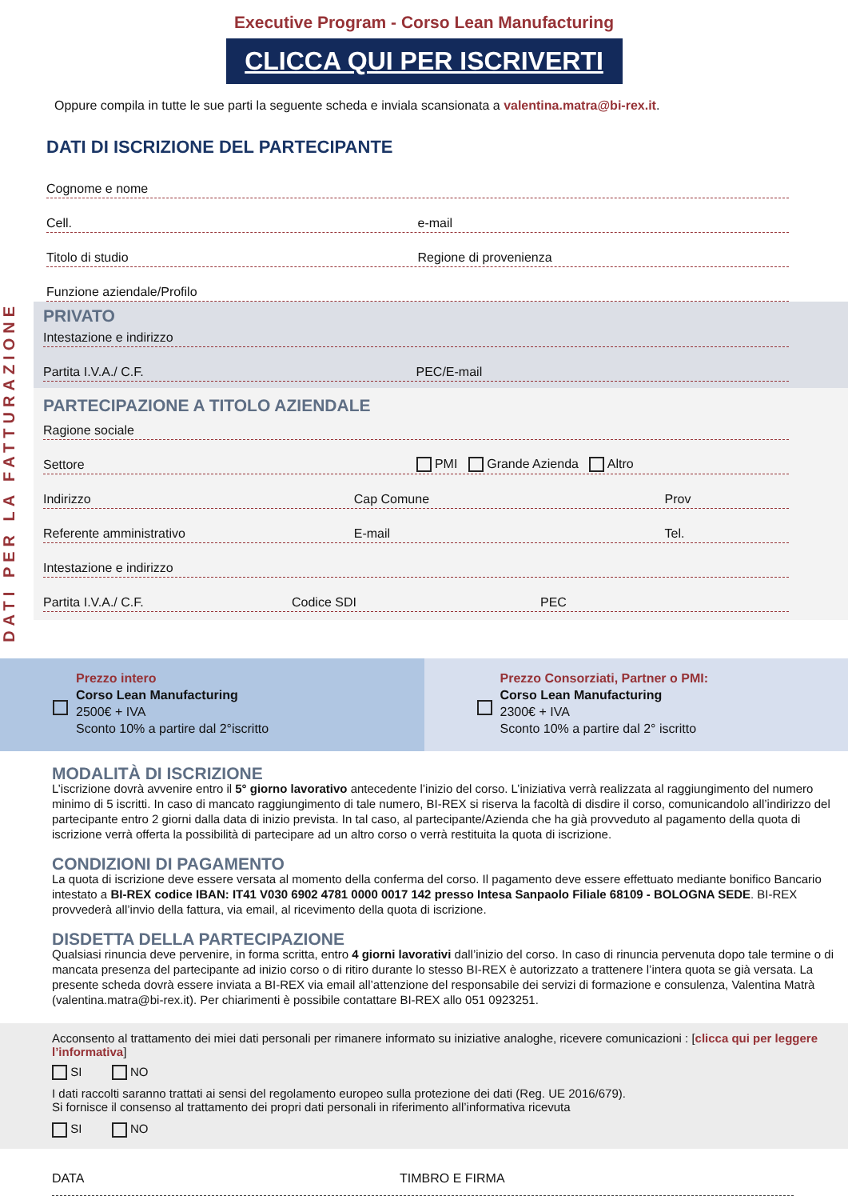Executive Program - Corso Lean Manufacturing
CLICCA QUI PER ISCRIVERTI
Oppure compila in tutte le sue parti la seguente scheda e inviala scansionata a valentina.matra@bi-rex.it.
DATI DI ISCRIZIONE DEL PARTECIPANTE
Cognome e nome
Cell. e-mail
Titolo di studio Regione di provenienza
Funzione aziendale/Profilo
DATI PER LA FATTURAZIONE
PRIVATO
Intestazione e indirizzo
Partita I.V.A./ C.F. PEC/E-mail
PARTECIPAZIONE A TITOLO AZIENDALE
Ragione sociale
Settore PMI Grande Azienda Altro
Indirizzo Cap Comune Prov
Referente amministrativo E-mail Tel.
Intestazione e indirizzo
Partita I.V.A./ C.F. Codice SDI PEC
Prezzo intero
Corso Lean Manufacturing
2500€ + IVA
Sconto 10% a partire dal 2°iscritto
Prezzo Consorziati, Partner o PMI:
Corso Lean Manufacturing
2300€ + IVA
Sconto 10% a partire dal 2° iscritto
MODALITÀ DI ISCRIZIONE
L’iscrizione dovrà avvenire entro il 5° giorno lavorativo antecedente l’inizio del corso. L’iniziativa verrà realizzata al raggiungimento del numero minimo di 5 iscritti. In caso di mancato raggiungimento di tale numero, BI-REX si riserva la facoltà di disdire il corso, comunicandolo all’indirizzo del partecipante entro 2 giorni dalla data di inizio prevista. In tal caso, al partecipante/Azienda che ha già provveduto al pagamento della quota di iscrizione verrà offerta la possibilità di partecipare ad un altro corso o verrà restituita la quota di iscrizione.
CONDIZIONI DI PAGAMENTO
La quota di iscrizione deve essere versata al momento della conferma del corso. Il pagamento deve essere effettuato mediante bonifico Bancario intestato a BI-REX codice IBAN: IT41 V030 6902 4781 0000 0017 142 presso Intesa Sanpaolo Filiale 68109 - BOLOGNA SEDE. BI-REX provvederà all’invio della fattura, via email, al ricevimento della quota di iscrizione.
DISDETTA DELLA PARTECIPAZIONE
Qualsiasi rinuncia deve pervenire, in forma scritta, entro 4 giorni lavorativi dall’inizio del corso. In caso di rinuncia pervenuta dopo tale termine o di mancata presenza del partecipante ad inizio corso o di ritiro durante lo stesso BI-REX è autorizzato a trattenere l’intera quota se già versata. La presente scheda dovrà essere inviata a BI-REX via email all’attenzione del responsabile dei servizi di formazione e consulenza, Valentina Matrà (valentina.matra@bi-rex.it). Per chiarimenti è possibile contattare BI-REX allo 051 0923251.
Acconsento al trattamento dei miei dati personali per rimanere informato su iniziative analoghe, ricevere comunicazioni : [clicca qui per leggere l’informativa]
SI NO
I dati raccolti saranno trattati ai sensi del regolamento europeo sulla protezione dei dati (Reg. UE 2016/679).
Si fornisce il consenso al trattamento dei propri dati personali in riferimento all’informativa ricevuta
SI NO
DATA TIMBRO E FIRMA